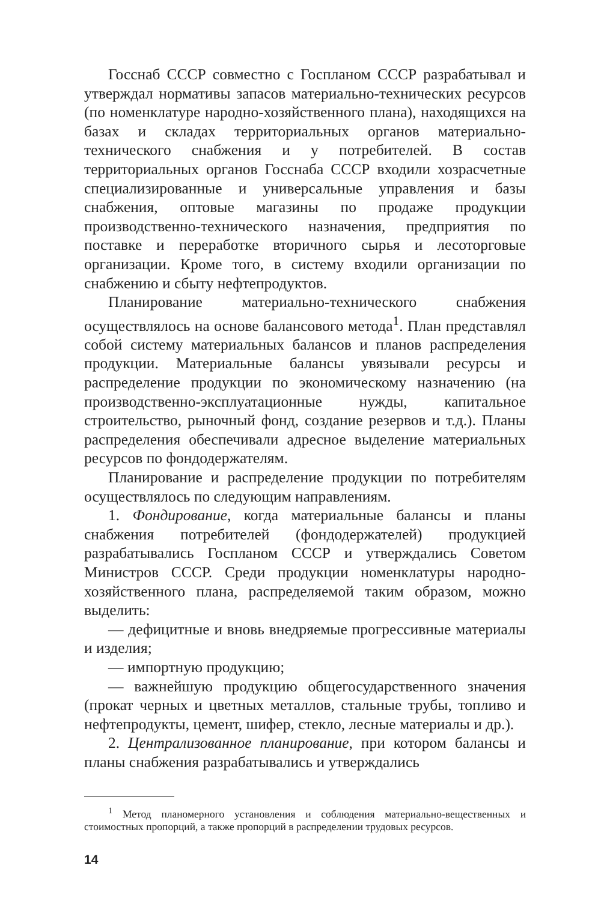Госснаб СССР совместно с Госпланом СССР разрабатывал и утверждал нормативы запасов материально-технических ресурсов (по номенклатуре народно-хозяйственного плана), находящихся на базах и складах территориальных органов материально-технического снабжения и у потребителей. В состав территориальных органов Госснаба СССР входили хозрасчетные специализированные и универсальные управления и базы снабжения, оптовые магазины по продаже продукции производственно-технического назначения, предприятия по поставке и переработке вторичного сырья и лесоторговые организации. Кроме того, в систему входили организации по снабжению и сбыту нефтепродуктов.
Планирование материально-технического снабжения осуществлялось на основе балансового метода<sup>1</sup>. План представлял собой систему материальных балансов и планов распределения продукции. Материальные балансы увязывали ресурсы и распределение продукции по экономическому назначению (на производственно-эксплуатационные нужды, капитальное строительство, рыночный фонд, создание резервов и т.д.). Планы распределения обеспечивали адресное выделение материальных ресурсов по фондодержателям.
Планирование и распределение продукции по потребителям осуществлялось по следующим направлениям.
1. Фондирование, когда материальные балансы и планы снабжения потребителей (фондодержателей) продукцией разрабатывались Госпланом СССР и утверждались Советом Министров СССР. Среди продукции номенклатуры народно-хозяйственного плана, распределяемой таким образом, можно выделить:
— дефицитные и вновь внедряемые прогрессивные материалы и изделия;
— импортную продукцию;
— важнейшую продукцию общегосударственного значения (прокат черных и цветных металлов, стальные трубы, топливо и нефтепродукты, цемент, шифер, стекло, лесные материалы и др.).
2. Централизованное планирование, при котором балансы и планы снабжения разрабатывались и утверждались
<sup>1</sup> Метод планомерного установления и соблюдения материально-вещественных и стоимостных пропорций, а также пропорций в распределении трудовых ресурсов.
14